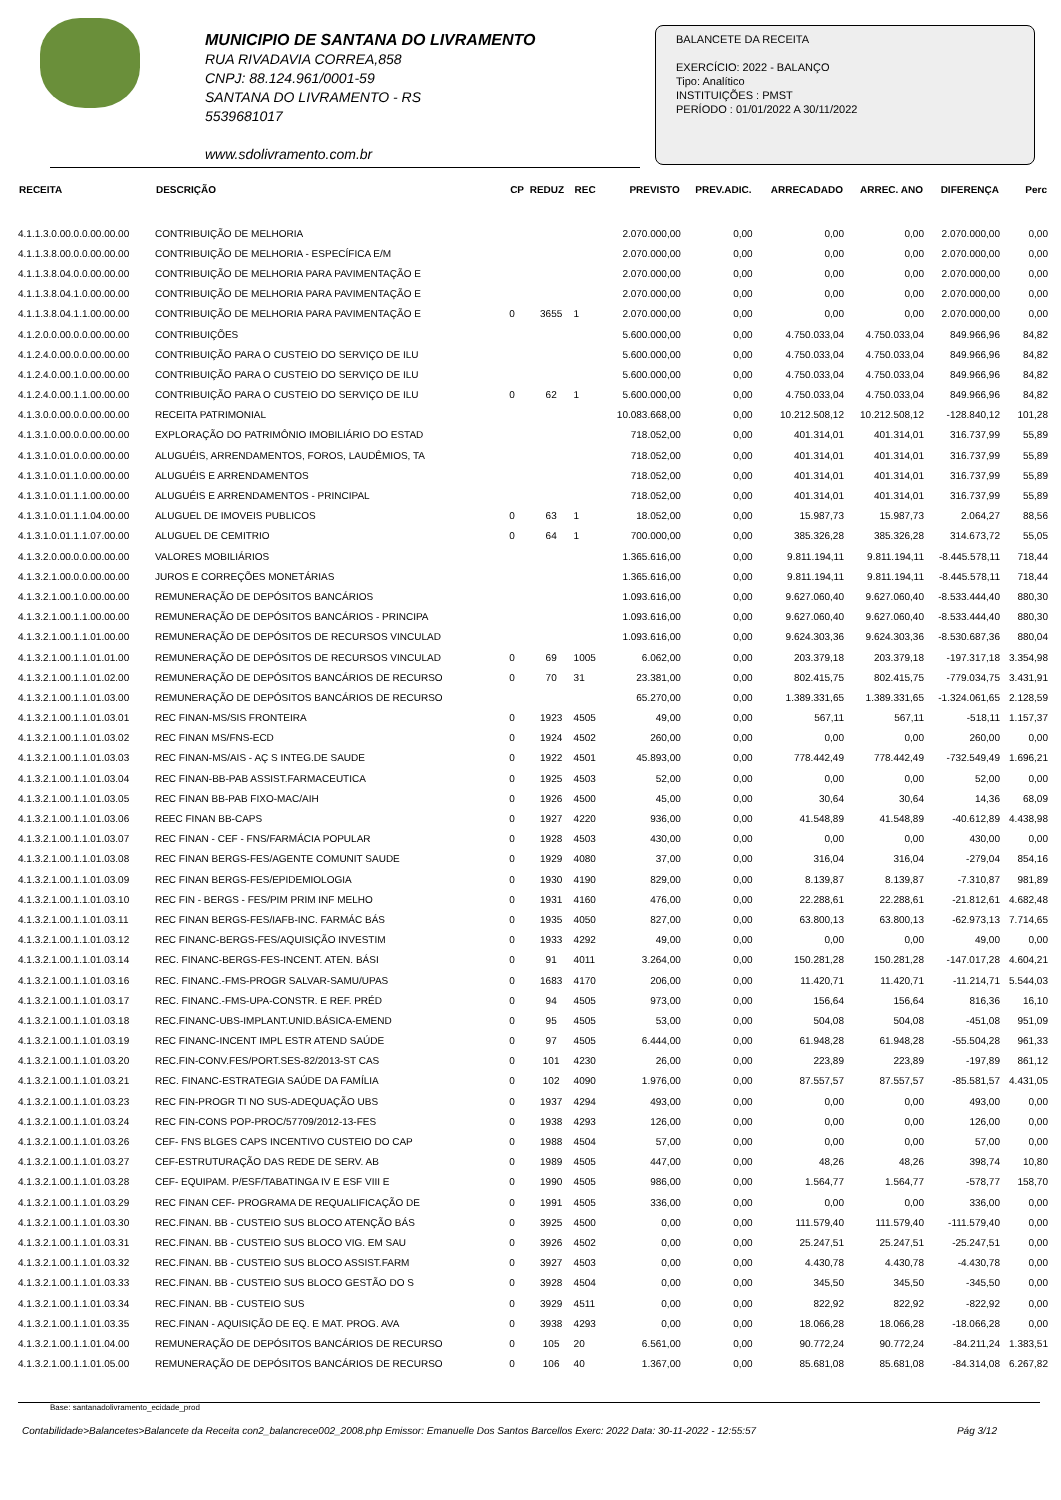MUNICIPIO DE SANTANA DO LIVRAMENTO
RUA RIVADAVIA CORREA,858
CNPJ: 88.124.961/0001-59
SANTANA DO LIVRAMENTO - RS
5539681017
www.sdolivramento.com.br
BALANCETE DA RECEITA
EXERCÍCIO: 2022 - BALANÇO
Tipo: Analítico
INSTITUIÇÕES : PMST
PERÍODO : 01/01/2022 A 30/11/2022
| RECEITA | DESCRIÇÃO | CP | REDUZ | REC | PREVISTO | PREV.ADIC. | ARRECADADO | ARREC. ANO | DIFERENÇA | Perc |
| --- | --- | --- | --- | --- | --- | --- | --- | --- | --- | --- |
| 4.1.1.3.0.00.0.0.00.00.00 | CONTRIBUIÇÃO DE MELHORIA | | | | 2.070.000,00 | 0,00 | 0,00 | 0,00 | 2.070.000,00 | 0,00 |
| 4.1.1.3.8.00.0.0.00.00.00 | CONTRIBUIÇÃO DE MELHORIA - ESPECÍFICA E/M | | | | 2.070.000,00 | 0,00 | 0,00 | 0,00 | 2.070.000,00 | 0,00 |
| 4.1.1.3.8.04.0.0.00.00.00 | CONTRIBUIÇÃO DE MELHORIA PARA PAVIMENTAÇÃO E | | | | 2.070.000,00 | 0,00 | 0,00 | 0,00 | 2.070.000,00 | 0,00 |
| 4.1.1.3.8.04.1.0.00.00.00 | CONTRIBUIÇÃO DE MELHORIA PARA PAVIMENTAÇÃO E | | | | 2.070.000,00 | 0,00 | 0,00 | 0,00 | 2.070.000,00 | 0,00 |
| 4.1.1.3.8.04.1.1.00.00.00 | CONTRIBUIÇÃO DE MELHORIA PARA PAVIMENTAÇÃO E | 0 | 3655 | 1 | 2.070.000,00 | 0,00 | 0,00 | 0,00 | 2.070.000,00 | 0,00 |
| 4.1.2.0.0.00.0.0.00.00.00 | CONTRIBUIÇÕES | | | | 5.600.000,00 | 0,00 | 4.750.033,04 | 4.750.033,04 | 849.966,96 | 84,82 |
| 4.1.2.4.0.00.0.0.00.00.00 | CONTRIBUIÇÃO PARA O CUSTEIO DO SERVIÇO DE ILU | | | | 5.600.000,00 | 0,00 | 4.750.033,04 | 4.750.033,04 | 849.966,96 | 84,82 |
| 4.1.2.4.0.00.1.0.00.00.00 | CONTRIBUIÇÃO PARA O CUSTEIO DO SERVIÇO DE ILU | | | | 5.600.000,00 | 0,00 | 4.750.033,04 | 4.750.033,04 | 849.966,96 | 84,82 |
| 4.1.2.4.0.00.1.1.00.00.00 | CONTRIBUIÇÃO PARA O CUSTEIO DO SERVIÇO DE ILU | 0 | 62 | 1 | 5.600.000,00 | 0,00 | 4.750.033,04 | 4.750.033,04 | 849.966,96 | 84,82 |
| 4.1.3.0.0.00.0.0.00.00.00 | RECEITA PATRIMONIAL | | | | 10.083.668,00 | 0,00 | 10.212.508,12 | 10.212.508,12 | -128.840,12 | 101,28 |
| 4.1.3.1.0.00.0.0.00.00.00 | EXPLORAÇÃO DO PATRIMÔNIO IMOBILIÁRIO DO ESTAD | | | | 718.052,00 | 0,00 | 401.314,01 | 401.314,01 | 316.737,99 | 55,89 |
| 4.1.3.1.0.01.0.0.00.00.00 | ALUGUÉIS, ARRENDAMENTOS, FOROS, LAUDÊMIOS, TA | | | | 718.052,00 | 0,00 | 401.314,01 | 401.314,01 | 316.737,99 | 55,89 |
| 4.1.3.1.0.01.1.0.00.00.00 | ALUGUÉIS E ARRENDAMENTOS | | | | 718.052,00 | 0,00 | 401.314,01 | 401.314,01 | 316.737,99 | 55,89 |
| 4.1.3.1.0.01.1.1.00.00.00 | ALUGUÉIS E ARRENDAMENTOS - PRINCIPAL | | | | 718.052,00 | 0,00 | 401.314,01 | 401.314,01 | 316.737,99 | 55,89 |
| 4.1.3.1.0.01.1.1.04.00.00 | ALUGUEL DE IMOVEIS PUBLICOS | 0 | 63 | 1 | 18.052,00 | 0,00 | 15.987,73 | 15.987,73 | 2.064,27 | 88,56 |
| 4.1.3.1.0.01.1.1.07.00.00 | ALUGUEL DE CEMITRIO | 0 | 64 | 1 | 700.000,00 | 0,00 | 385.326,28 | 385.326,28 | 314.673,72 | 55,05 |
| 4.1.3.2.0.00.0.0.00.00.00 | VALORES MOBILIÁRIOS | | | | 1.365.616,00 | 0,00 | 9.811.194,11 | 9.811.194,11 | -8.445.578,11 | 718,44 |
| 4.1.3.2.1.00.0.0.00.00.00 | JUROS E CORREÇÕES MONETÁRIAS | | | | 1.365.616,00 | 0,00 | 9.811.194,11 | 9.811.194,11 | -8.445.578,11 | 718,44 |
| 4.1.3.2.1.00.1.0.00.00.00 | REMUNERAÇÃO DE DEPÓSITOS BANCÁRIOS | | | | 1.093.616,00 | 0,00 | 9.627.060,40 | 9.627.060,40 | -8.533.444,40 | 880,30 |
| 4.1.3.2.1.00.1.1.00.00.00 | REMUNERAÇÃO DE DEPÓSITOS BANCÁRIOS - PRINCIPA | | | | 1.093.616,00 | 0,00 | 9.627.060,40 | 9.627.060,40 | -8.533.444,40 | 880,30 |
| 4.1.3.2.1.00.1.1.01.00.00 | REMUNERAÇÃO DE DEPÓSITOS DE RECURSOS VINCULAD | | | | 1.093.616,00 | 0,00 | 9.624.303,36 | 9.624.303,36 | -8.530.687,36 | 880,04 |
| 4.1.3.2.1.00.1.1.01.01.00 | REMUNERAÇÃO DE DEPÓSITOS DE RECURSOS VINCULAD | 0 | 69 | 1005 | 6.062,00 | 0,00 | 203.379,18 | 203.379,18 | -197.317,18 | 3.354,98 |
| 4.1.3.2.1.00.1.1.01.02.00 | REMUNERAÇÃO DE DEPÓSITOS BANCÁRIOS DE RECURSO | 0 | 70 | 31 | 23.381,00 | 0,00 | 802.415,75 | 802.415,75 | -779.034,75 | 3.431,91 |
| 4.1.3.2.1.00.1.1.01.03.00 | REMUNERAÇÃO DE DEPÓSITOS BANCÁRIOS DE RECURSO | | | | 65.270,00 | 0,00 | 1.389.331,65 | 1.389.331,65 | -1.324.061,65 | 2.128,59 |
| 4.1.3.2.1.00.1.1.01.03.01 | REC FINAN-MS/SIS FRONTEIRA | 0 | 1923 | 4505 | 49,00 | 0,00 | 567,11 | 567,11 | -518,11 | 1.157,37 |
| 4.1.3.2.1.00.1.1.01.03.02 | REC FINAN MS/FNS-ECD | 0 | 1924 | 4502 | 260,00 | 0,00 | 0,00 | 0,00 | 260,00 | 0,00 |
| 4.1.3.2.1.00.1.1.01.03.03 | REC FINAN-MS/AIS - AÇ S INTEG.DE SAUDE | 0 | 1922 | 4501 | 45.893,00 | 0,00 | 778.442,49 | 778.442,49 | -732.549,49 | 1.696,21 |
| 4.1.3.2.1.00.1.1.01.03.04 | REC FINAN-BB-PAB ASSIST.FARMACEUTICA | 0 | 1925 | 4503 | 52,00 | 0,00 | 0,00 | 0,00 | 52,00 | 0,00 |
| 4.1.3.2.1.00.1.1.01.03.05 | REC FINAN BB-PAB FIXO-MAC/AIH | 0 | 1926 | 4500 | 45,00 | 0,00 | 30,64 | 30,64 | 14,36 | 68,09 |
| 4.1.3.2.1.00.1.1.01.03.06 | REEC FINAN BB-CAPS | 0 | 1927 | 4220 | 936,00 | 0,00 | 41.548,89 | 41.548,89 | -40.612,89 | 4.438,98 |
| 4.1.3.2.1.00.1.1.01.03.07 | REC FINAN - CEF - FNS/FARMÁCIA POPULAR | 0 | 1928 | 4503 | 430,00 | 0,00 | 0,00 | 0,00 | 430,00 | 0,00 |
| 4.1.3.2.1.00.1.1.01.03.08 | REC FINAN BERGS-FES/AGENTE COMUNIT SAUDE | 0 | 1929 | 4080 | 37,00 | 0,00 | 316,04 | 316,04 | -279,04 | 854,16 |
| 4.1.3.2.1.00.1.1.01.03.09 | REC FINAN BERGS-FES/EPIDEMIOLOGIA | 0 | 1930 | 4190 | 829,00 | 0,00 | 8.139,87 | 8.139,87 | -7.310,87 | 981,89 |
| 4.1.3.2.1.00.1.1.01.03.10 | REC FIN - BERGS - FES/PIM PRIM INF MELHO | 0 | 1931 | 4160 | 476,00 | 0,00 | 22.288,61 | 22.288,61 | -21.812,61 | 4.682,48 |
| 4.1.3.2.1.00.1.1.01.03.11 | REC FINAN BERGS-FES/IAFB-INC. FARMÁC BÁS | 0 | 1935 | 4050 | 827,00 | 0,00 | 63.800,13 | 63.800,13 | -62.973,13 | 7.714,65 |
| 4.1.3.2.1.00.1.1.01.03.12 | REC FINANC-BERGS-FES/AQUISIÇÃO INVESTIM | 0 | 1933 | 4292 | 49,00 | 0,00 | 0,00 | 0,00 | 49,00 | 0,00 |
| 4.1.3.2.1.00.1.1.01.03.14 | REC. FINANC-BERGS-FES-INCENT. ATEN. BÁSI | 0 | 91 | 4011 | 3.264,00 | 0,00 | 150.281,28 | 150.281,28 | -147.017,28 | 4.604,21 |
| 4.1.3.2.1.00.1.1.01.03.16 | REC. FINANC.-FMS-PROGR SALVAR-SAMU/UPAS | 0 | 1683 | 4170 | 206,00 | 0,00 | 11.420,71 | 11.420,71 | -11.214,71 | 5.544,03 |
| 4.1.3.2.1.00.1.1.01.03.17 | REC. FINANC.-FMS-UPA-CONSTR. E REF. PRÉD | 0 | 94 | 4505 | 973,00 | 0,00 | 156,64 | 156,64 | 816,36 | 16,10 |
| 4.1.3.2.1.00.1.1.01.03.18 | REC.FINANC-UBS-IMPLANT.UNID.BÁSICA-EMEND | 0 | 95 | 4505 | 53,00 | 0,00 | 504,08 | 504,08 | -451,08 | 951,09 |
| 4.1.3.2.1.00.1.1.01.03.19 | REC FINANC-INCENT IMPL ESTR ATEND SAÚDE | 0 | 97 | 4505 | 6.444,00 | 0,00 | 61.948,28 | 61.948,28 | -55.504,28 | 961,33 |
| 4.1.3.2.1.00.1.1.01.03.20 | REC.FIN-CONV.FES/PORT.SES-82/2013-ST CAS | 0 | 101 | 4230 | 26,00 | 0,00 | 223,89 | 223,89 | -197,89 | 861,12 |
| 4.1.3.2.1.00.1.1.01.03.21 | REC. FINANC-ESTRATEGIA SAÚDE DA FAMÍLIA | 0 | 102 | 4090 | 1.976,00 | 0,00 | 87.557,57 | 87.557,57 | -85.581,57 | 4.431,05 |
| 4.1.3.2.1.00.1.1.01.03.23 | REC FIN-PROGR TI NO SUS-ADEQUAÇÃO UBS | 0 | 1937 | 4294 | 493,00 | 0,00 | 0,00 | 0,00 | 493,00 | 0,00 |
| 4.1.3.2.1.00.1.1.01.03.24 | REC FIN-CONS POP-PROC/57709/2012-13-FES | 0 | 1938 | 4293 | 126,00 | 0,00 | 0,00 | 0,00 | 126,00 | 0,00 |
| 4.1.3.2.1.00.1.1.01.03.26 | CEF- FNS BLGES CAPS INCENTIVO CUSTEIO DO CAP | 0 | 1988 | 4504 | 57,00 | 0,00 | 0,00 | 0,00 | 57,00 | 0,00 |
| 4.1.3.2.1.00.1.1.01.03.27 | CEF-ESTRUTURAÇÃO DAS REDE DE SERV. AB | 0 | 1989 | 4505 | 447,00 | 0,00 | 48,26 | 48,26 | 398,74 | 10,80 |
| 4.1.3.2.1.00.1.1.01.03.28 | CEF- EQUIPAM. P/ESF/TABATINGA IV E ESF VIII E | 0 | 1990 | 4505 | 986,00 | 0,00 | 1.564,77 | 1.564,77 | -578,77 | 158,70 |
| 4.1.3.2.1.00.1.1.01.03.29 | REC FINAN CEF- PROGRAMA DE REQUALIFICAÇÃO DE | 0 | 1991 | 4505 | 336,00 | 0,00 | 0,00 | 0,00 | 336,00 | 0,00 |
| 4.1.3.2.1.00.1.1.01.03.30 | REC.FINAN. BB - CUSTEIO SUS BLOCO ATENÇÃO BÁS | 0 | 3925 | 4500 | 0,00 | 0,00 | 111.579,40 | 111.579,40 | -111.579,40 | 0,00 |
| 4.1.3.2.1.00.1.1.01.03.31 | REC.FINAN. BB - CUSTEIO SUS BLOCO VIG. EM SAU | 0 | 3926 | 4502 | 0,00 | 0,00 | 25.247,51 | 25.247,51 | -25.247,51 | 0,00 |
| 4.1.3.2.1.00.1.1.01.03.32 | REC.FINAN. BB - CUSTEIO SUS BLOCO ASSIST.FARM | 0 | 3927 | 4503 | 0,00 | 0,00 | 4.430,78 | 4.430,78 | -4.430,78 | 0,00 |
| 4.1.3.2.1.00.1.1.01.03.33 | REC.FINAN. BB - CUSTEIO SUS BLOCO GESTÃO DO S | 0 | 3928 | 4504 | 0,00 | 0,00 | 345,50 | 345,50 | -345,50 | 0,00 |
| 4.1.3.2.1.00.1.1.01.03.34 | REC.FINAN. BB - CUSTEIO SUS | 0 | 3929 | 4511 | 0,00 | 0,00 | 822,92 | 822,92 | -822,92 | 0,00 |
| 4.1.3.2.1.00.1.1.01.03.35 | REC.FINAN - AQUISIÇÃO DE EQ. E MAT. PROG. AVA | 0 | 3938 | 4293 | 0,00 | 0,00 | 18.066,28 | 18.066,28 | -18.066,28 | 0,00 |
| 4.1.3.2.1.00.1.1.01.04.00 | REMUNERAÇÃO DE DEPÓSITOS BANCÁRIOS DE RECURSO | 0 | 105 | 20 | 6.561,00 | 0,00 | 90.772,24 | 90.772,24 | -84.211,24 | 1.383,51 |
| 4.1.3.2.1.00.1.1.01.05.00 | REMUNERAÇÃO DE DEPÓSITOS BANCÁRIOS DE RECURSO | 0 | 106 | 40 | 1.367,00 | 0,00 | 85.681,08 | 85.681,08 | -84.314,08 | 6.267,82 |
Base: santanadolivramento_ecidade_prod
Contabilidade>Balancetes>Balancete da Receita con2_balancrece002_2008.php Emissor: Emanuelle Dos Santos Barcellos Exerc: 2022 Data: 30-11-2022 - 12:55:57 Pág 3/12